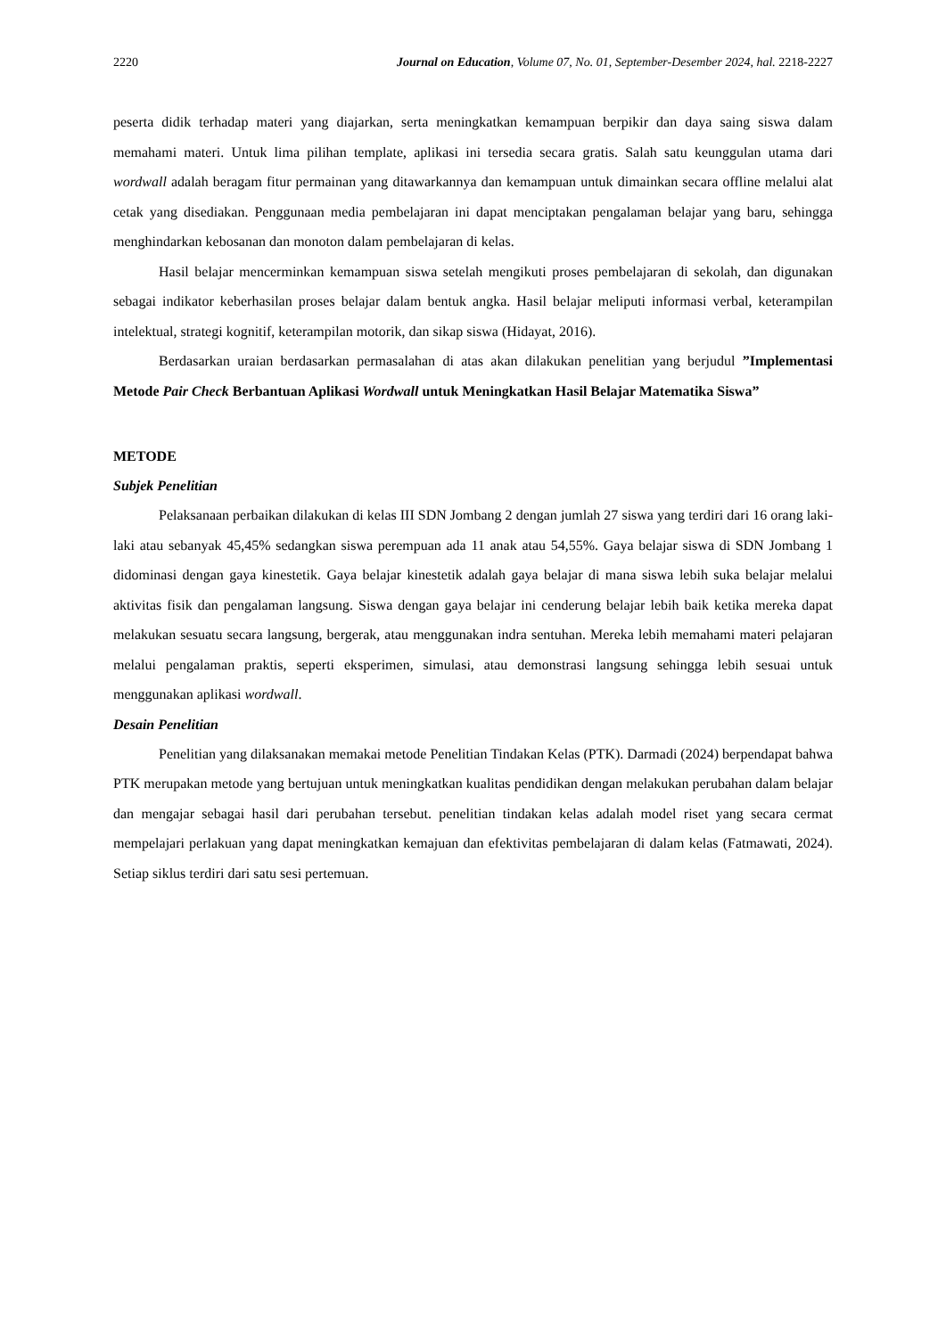2220 Journal on Education, Volume 07, No. 01, September-Desember 2024, hal. 2218-2227
peserta didik terhadap materi yang diajarkan, serta meningkatkan kemampuan berpikir dan daya saing siswa dalam memahami materi. Untuk lima pilihan template, aplikasi ini tersedia secara gratis. Salah satu keunggulan utama dari wordwall adalah beragam fitur permainan yang ditawarkannya dan kemampuan untuk dimainkan secara offline melalui alat cetak yang disediakan. Penggunaan media pembelajaran ini dapat menciptakan pengalaman belajar yang baru, sehingga menghindarkan kebosanan dan monoton dalam pembelajaran di kelas.
Hasil belajar mencerminkan kemampuan siswa setelah mengikuti proses pembelajaran di sekolah, dan digunakan sebagai indikator keberhasilan proses belajar dalam bentuk angka. Hasil belajar meliputi informasi verbal, keterampilan intelektual, strategi kognitif, keterampilan motorik, dan sikap siswa (Hidayat, 2016).
Berdasarkan uraian berdasarkan permasalahan di atas akan dilakukan penelitian yang berjudul ”Implementasi Metode Pair Check Berbantuan Aplikasi Wordwall untuk Meningkatkan Hasil Belajar Matematika Siswa”
METODE
Subjek Penelitian
Pelaksanaan perbaikan dilakukan di kelas III SDN Jombang 2 dengan jumlah 27 siswa yang terdiri dari 16 orang laki-laki atau sebanyak 45,45% sedangkan siswa perempuan ada 11 anak atau 54,55%. Gaya belajar siswa di SDN Jombang 1 didominasi dengan gaya kinestetik. Gaya belajar kinestetik adalah gaya belajar di mana siswa lebih suka belajar melalui aktivitas fisik dan pengalaman langsung. Siswa dengan gaya belajar ini cenderung belajar lebih baik ketika mereka dapat melakukan sesuatu secara langsung, bergerak, atau menggunakan indra sentuhan. Mereka lebih memahami materi pelajaran melalui pengalaman praktis, seperti eksperimen, simulasi, atau demonstrasi langsung sehingga lebih sesuai untuk menggunakan aplikasi wordwall.
Desain Penelitian
Penelitian yang dilaksanakan memakai metode Penelitian Tindakan Kelas (PTK). Darmadi (2024) berpendapat bahwa PTK merupakan metode yang bertujuan untuk meningkatkan kualitas pendidikan dengan melakukan perubahan dalam belajar dan mengajar sebagai hasil dari perubahan tersebut. penelitian tindakan kelas adalah model riset yang secara cermat mempelajari perlakuan yang dapat meningkatkan kemajuan dan efektivitas pembelajaran di dalam kelas (Fatmawati, 2024). Setiap siklus terdiri dari satu sesi pertemuan.